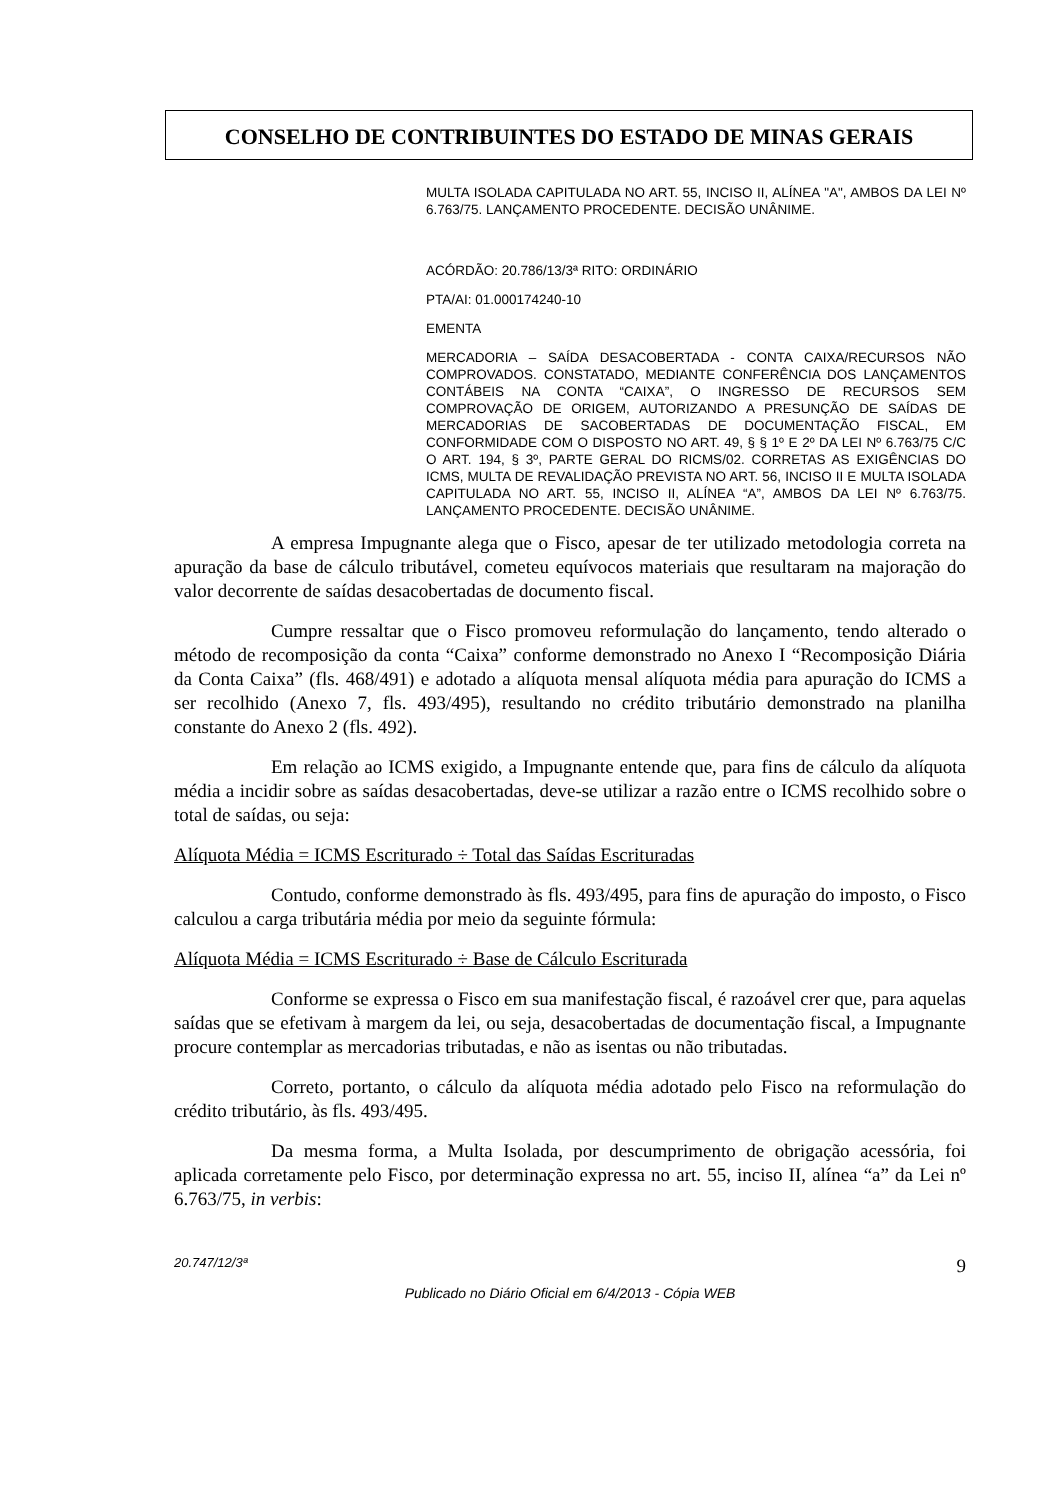CONSELHO DE CONTRIBUINTES DO ESTADO DE MINAS GERAIS
MULTA ISOLADA CAPITULADA NO ART. 55, INCISO II, ALÍNEA "A", AMBOS DA LEI Nº 6.763/75. LANÇAMENTO PROCEDENTE. DECISÃO UNÂNIME.
ACÓRDÃO: 20.786/13/3ª RITO: ORDINÁRIO
PTA/AI: 01.000174240-10
EMENTA
MERCADORIA – SAÍDA DESACOBERTADA - CONTA CAIXA/RECURSOS NÃO COMPROVADOS. CONSTATADO, MEDIANTE CONFERÊNCIA DOS LANÇAMENTOS CONTÁBEIS NA CONTA “CAIXA”, O INGRESSO DE RECURSOS SEM COMPROVAÇÃO DE ORIGEM, AUTORIZANDO A PRESUNÇÃO DE SAÍDAS DE MERCADORIAS DE SACOBERTADAS DE DOCUMENTAÇÃO FISCAL, EM CONFORMIDADE COM O DISPOSTO NO ART. 49, § § 1º E 2º DA LEI Nº 6.763/75 C/C O ART. 194, § 3º, PARTE GERAL DO RICMS/02. CORRETAS AS EXIGÊNCIAS DO ICMS, MULTA DE REVALIDAÇÃO PREVISTA NO ART. 56, INCISO II E MULTA ISOLADA CAPITULADA NO ART. 55, INCISO II, ALÍNEA “A”, AMBOS DA LEI Nº 6.763/75. LANÇAMENTO PROCEDENTE. DECISÃO UNÂNIME.
A empresa Impugnante alega que o Fisco, apesar de ter utilizado metodologia correta na apuração da base de cálculo tributável, cometeu equívocos materiais que resultaram na majoração do valor decorrente de saídas desacobertadas de documento fiscal.
Cumpre ressaltar que o Fisco promoveu reformulação do lançamento, tendo alterado o método de recomposição da conta “Caixa” conforme demonstrado no Anexo I “Recomposição Diária da Conta Caixa” (fls. 468/491) e adotado a alíquota mensal alíquota média para apuração do ICMS a ser recolhido (Anexo 7, fls. 493/495), resultando no crédito tributário demonstrado na planilha constante do Anexo 2 (fls. 492).
Em relação ao ICMS exigido, a Impugnante entende que, para fins de cálculo da alíquota média a incidir sobre as saídas desacobertadas, deve-se utilizar a razão entre o ICMS recolhido sobre o total de saídas, ou seja:
Alíquota Média = ICMS Escriturado ÷ Total das Saídas Escrituradas
Contudo, conforme demonstrado às fls. 493/495, para fins de apuração do imposto, o Fisco calculou a carga tributária média por meio da seguinte fórmula:
Alíquota Média = ICMS Escriturado ÷ Base de Cálculo Escriturada
Conforme se expressa o Fisco em sua manifestação fiscal, é razoável crer que, para aquelas saídas que se efetivam à margem da lei, ou seja, desacobertadas de documentação fiscal, a Impugnante procure contemplar as mercadorias tributadas, e não as isentas ou não tributadas.
Correto, portanto, o cálculo da alíquota média adotado pelo Fisco na reformulação do crédito tributário, às fls. 493/495.
Da mesma forma, a Multa Isolada, por descumprimento de obrigação acessória, foi aplicada corretamente pelo Fisco, por determinação expressa no art. 55, inciso II, alínea “a” da Lei nº 6.763/75, in verbis:
20.747/12/3ª 9
Publicado no Diário Oficial em 6/4/2013 - Cópia WEB